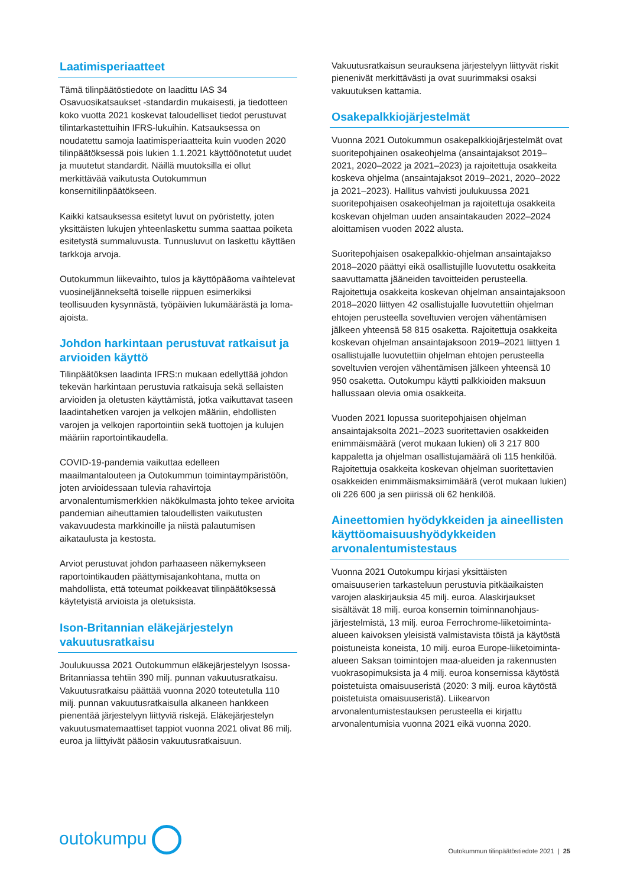Laatimisperiaatteet
Tämä tilinpäätöstiedote on laadittu IAS 34 Osavuosikatsaukset -standardin mukaisesti, ja tiedotteen koko vuotta 2021 koskevat taloudelliset tiedot perustuvat tilintarkastettuihin IFRS-lukuihin. Katsauksessa on noudatettu samoja laatimisperiaatteita kuin vuoden 2020 tilinpäätöksessä pois lukien 1.1.2021 käyttöönotetut uudet ja muutetut standardit. Näillä muutoksilla ei ollut merkittävää vaikutusta Outokummun konsernitilinpäätökseen.
Kaikki katsauksessa esitetyt luvut on pyöristetty, joten yksittäisten lukujen yhteenlaskettu summa saattaa poiketa esitetystä summaluvusta. Tunnusluvut on laskettu käyttäen tarkkoja arvoja.
Outokummun liikevaihto, tulos ja käyttöpääoma vaihtelevat vuosineljännekseltä toiselle riippuen esimerkiksi teollisuuden kysynnästä, työpäivien lukumäärästä ja loma-ajoista.
Johdon harkintaan perustuvat ratkaisut ja arvioiden käyttö
Tilinpäätöksen laadinta IFRS:n mukaan edellyttää johdon tekevän harkintaan perustuvia ratkaisuja sekä sellaisten arvioiden ja oletusten käyttämistä, jotka vaikuttavat taseen laadintahetken varojen ja velkojen määriin, ehdollisten varojen ja velkojen raportointiin sekä tuottojen ja kulujen määriin raportointikaudella.
COVID-19-pandemia vaikuttaa edelleen maailmantalouteen ja Outokummun toimintaympäristöön, joten arvioidessaan tulevia rahavirtoja arvonalentumismerkkien näkökulmasta johto tekee arvioita pandemian aiheuttamien taloudellisten vaikutusten vakavuudesta markkinoille ja niistä palautumisen aikataulusta ja kestosta.
Arviot perustuvat johdon parhaaseen näkemykseen raportointikauden päättymisajankohtana, mutta on mahdollista, että toteumat poikkeavat tilinpäätöksessä käytetyistä arvioista ja oletuksista.
Ison-Britannian eläkejärjestelyn vakuutusratkaisu
Joulukuussa 2021 Outokummun eläkejärjestelyyn Isossa-Britanniassa tehtiin 390 milj. punnan vakuutusratkaisu. Vakuutusratkaisu päättää vuonna 2020 toteutetulla 110 milj. punnan vakuutusratkaisulla alkaneen hankkeen pienentää järjestelyyn liittyviä riskejä. Eläkejärjestelyn vakuutusmatemaattiset tappiot vuonna 2021 olivat 86 milj. euroa ja liittyivät pääosin vakuutusratkaisuun.
Vakuutusratkaisun seurauksena järjestelyyn liittyvät riskit pienenivät merkittävästi ja ovat suurimmaksi osaksi vakuutuksen kattamia.
Osakepalkkiojärjestelmät
Vuonna 2021 Outokummun osakepalkkiojärjestelmät ovat suoritepohjainen osakeohjelma (ansaintajaksot 2019–2021, 2020–2022 ja 2021–2023) ja rajoitettuja osakkeita koskeva ohjelma (ansaintajaksot 2019–2021, 2020–2022 ja 2021–2023). Hallitus vahvisti joulukuussa 2021 suoritepohjaisen osakeohjelman ja rajoitettuja osakkeita koskevan ohjelman uuden ansaintakauden 2022–2024 aloittamisen vuoden 2022 alusta.
Suoritepohjaisen osakepalkkio-ohjelman ansaintajakso 2018–2020 päättyi eikä osallistujille luovutettu osakkeita saavuttamatta jääneiden tavoitteiden perusteella. Rajoitettuja osakkeita koskevan ohjelman ansaintajaksoon 2018–2020 liittyen 42 osallistujalle luovutettiin ohjelman ehtojen perusteella soveltuvien verojen vähentämisen jälkeen yhteensä 58 815 osaketta. Rajoitettuja osakkeita koskevan ohjelman ansaintajaksoon 2019–2021 liittyen 1 osallistujalle luovutettiin ohjelman ehtojen perusteella soveltuvien verojen vähentämisen jälkeen yhteensä 10 950 osaketta. Outokumpu käytti palkkioiden maksuun hallussaan olevia omia osakkeita.
Vuoden 2021 lopussa suoritepohjaisen ohjelman ansaintajaksolta 2021–2023 suoritettavien osakkeiden enimmäismäärä (verot mukaan lukien) oli 3 217 800 kappaletta ja ohjelman osallistujamäärä oli 115 henkilöä. Rajoitettuja osakkeita koskevan ohjelman suoritettavien osakkeiden enimmäismaksimimäärä (verot mukaan lukien) oli 226 600 ja sen piirissä oli 62 henkilöä.
Aineettomien hyödykkeiden ja aineellisten käyttöomaisuushyödykkeiden arvonalentumistestaus
Vuonna 2021 Outokumpu kirjasi yksittäisten omaisuuserien tarkasteluun perustuvia pitkäaikaisten varojen alaskirjauksia 45 milj. euroa. Alaskirjaukset sisältävät 18 milj. euroa konsernin toiminnanohjaus­järjestelmistä, 13 milj. euroa Ferrochrome-liiketoiminta­alueen kaivoksen yleisistä valmistavista töistä ja käytöstä poistuneista koneista, 10 milj. euroa Europe-liiketoiminta-alueen Saksan toimintojen maa-alueiden ja rakennusten vuokrasopimuksista ja 4 milj. euroa konsernissa käytöstä poistetuista omaisuuseristä (2020: 3 milj. euroa käytöstä poistetuista omaisuuseristä). Liikearvon arvonalentumistestauksen perusteella ei kirjattu arvonalentumisia vuonna 2021 eikä vuonna 2020.
outokumpu
Outokummun tilinpäätöstiedote 2021 | 25